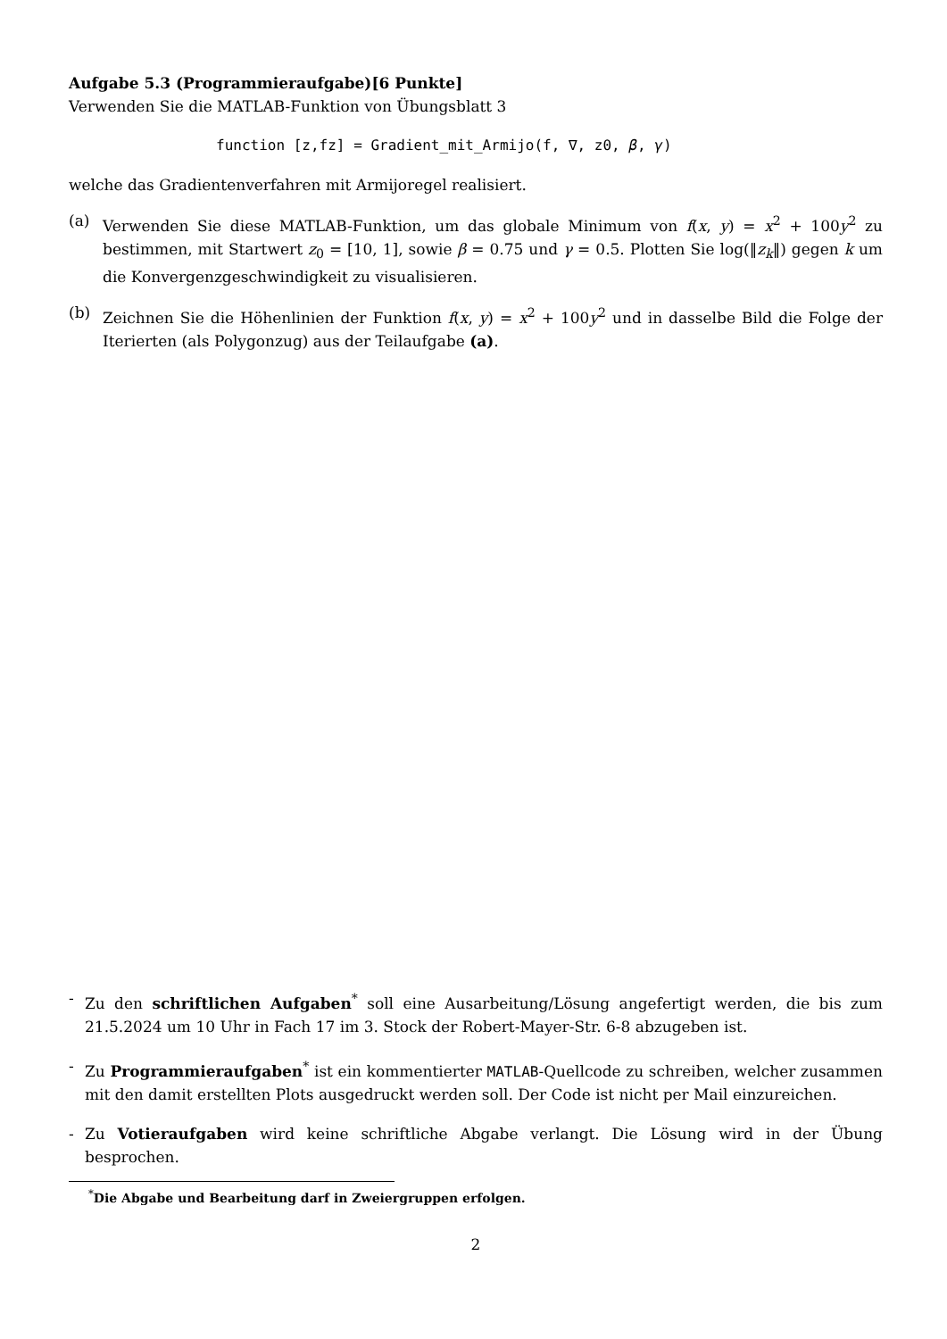Aufgabe 5.3 (Programmieraufgabe)[6 Punkte]
Verwenden Sie die MATLAB-Funktion von Übungsblatt 3
function [z,fz] = Gradient_mit_Armijo(f, ∇, z0, β, γ)
welche das Gradientenverfahren mit Armijoregel realisiert.
(a) Verwenden Sie diese MATLAB-Funktion, um das globale Minimum von f(x, y) = x<sup>2</sup> + 100y<sup>2</sup> zu bestimmen, mit Startwert z<sub>0</sub> = [10, 1], sowie β = 0.75 und γ = 0.5. Plotten Sie log(‖z<sub>k</sub>‖) gegen k um die Konvergenzgeschwindigkeit zu visualisieren.
(b) Zeichnen Sie die Höhenlinien der Funktion f(x, y) = x<sup>2</sup> + 100y<sup>2</sup> und in dasselbe Bild die Folge der Iterierten (als Polygonzug) aus der Teilaufgabe (a).
- Zu den schriftlichen Aufgaben<sup>*</sup> soll eine Ausarbeitung/Lösung angefertigt werden, die bis zum 21.5.2024 um 10 Uhr in Fach 17 im 3. Stock der Robert-Mayer-Str. 6-8 abzugeben ist.
- Zu Programmieraufgaben<sup>*</sup> ist ein kommentierter MATLAB-Quellcode zu schreiben, welcher zusammen mit den damit erstellten Plots ausgedruckt werden soll. Der Code ist nicht per Mail einzureichen.
- Zu Votieraufgaben wird keine schriftliche Abgabe verlangt. Die Lösung wird in der Übung besprochen.
<sup>*</sup> Die Abgabe und Bearbeitung darf in Zweiergruppen erfolgen.
2